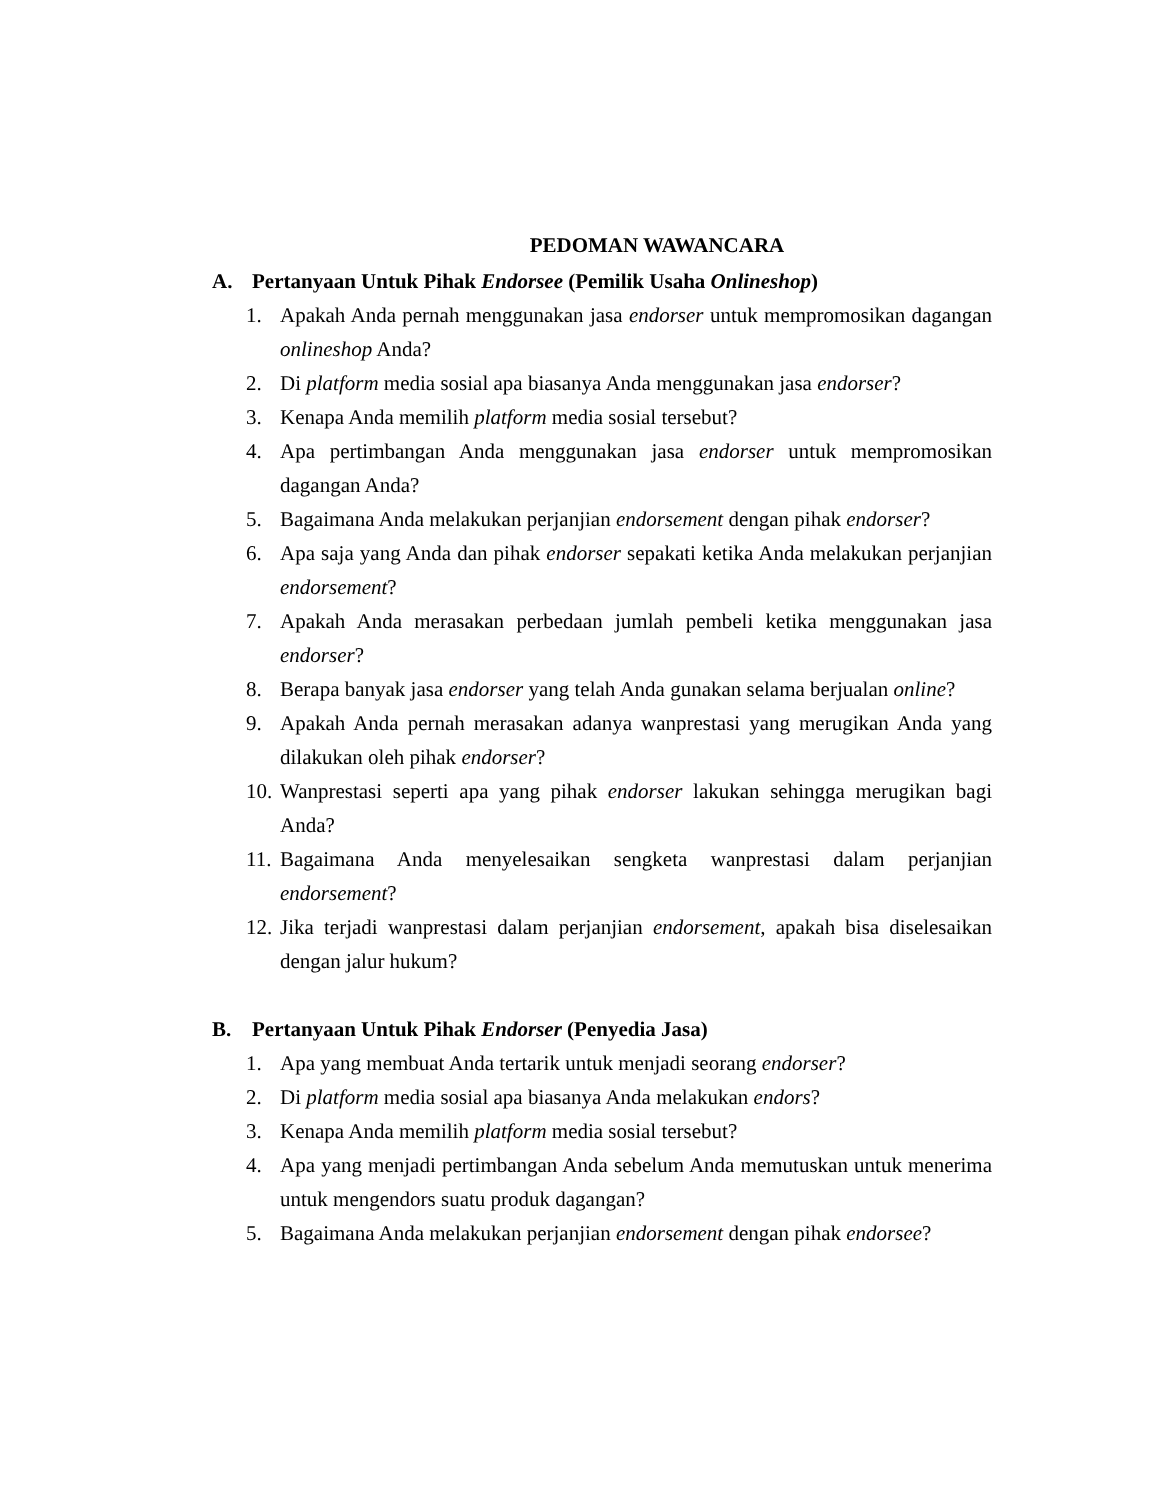PEDOMAN WAWANCARA
A. Pertanyaan Untuk Pihak Endorsee (Pemilik Usaha Onlineshop)
1. Apakah Anda pernah menggunakan jasa endorser untuk mempromosikan dagangan onlineshop Anda?
2. Di platform media sosial apa biasanya Anda menggunakan jasa endorser?
3. Kenapa Anda memilih platform media sosial tersebut?
4. Apa pertimbangan Anda menggunakan jasa endorser untuk mempromosikan dagangan Anda?
5. Bagaimana Anda melakukan perjanjian endorsement dengan pihak endorser?
6. Apa saja yang Anda dan pihak endorser sepakati ketika Anda melakukan perjanjian endorsement?
7. Apakah Anda merasakan perbedaan jumlah pembeli ketika menggunakan jasa endorser?
8. Berapa banyak jasa endorser yang telah Anda gunakan selama berjualan online?
9. Apakah Anda pernah merasakan adanya wanprestasi yang merugikan Anda yang dilakukan oleh pihak endorser?
10. Wanprestasi seperti apa yang pihak endorser lakukan sehingga merugikan bagi Anda?
11. Bagaimana Anda menyelesaikan sengketa wanprestasi dalam perjanjian endorsement?
12. Jika terjadi wanprestasi dalam perjanjian endorsement, apakah bisa diselesaikan dengan jalur hukum?
B. Pertanyaan Untuk Pihak Endorser (Penyedia Jasa)
1. Apa yang membuat Anda tertarik untuk menjadi seorang endorser?
2. Di platform media sosial apa biasanya Anda melakukan endors?
3. Kenapa Anda memilih platform media sosial tersebut?
4. Apa yang menjadi pertimbangan Anda sebelum Anda memutuskan untuk menerima untuk mengendors suatu produk dagangan?
5. Bagaimana Anda melakukan perjanjian endorsement dengan pihak endorsee?